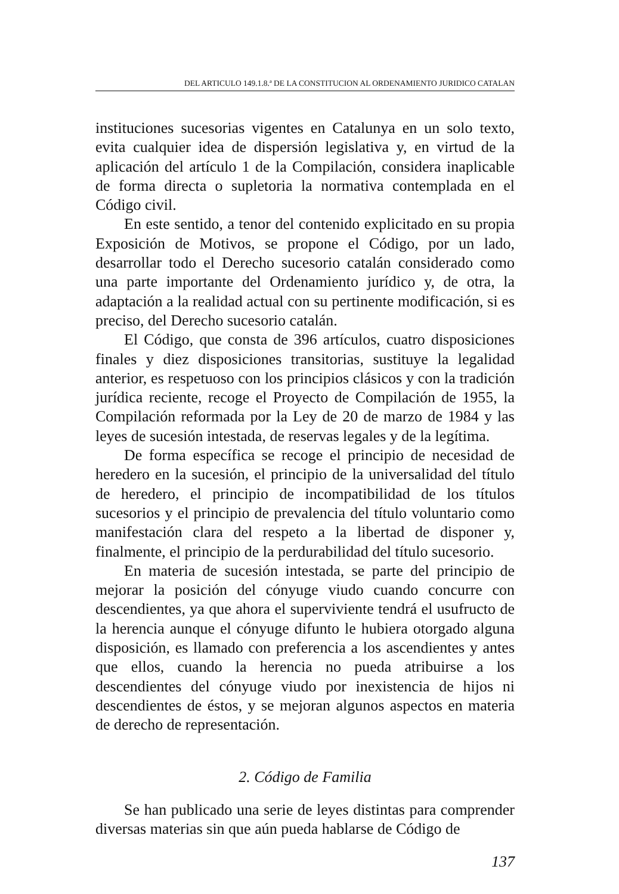DEL ARTICULO 149.1.8.ª DE LA CONSTITUCION AL ORDENAMIENTO JURIDICO CATALAN
instituciones sucesorias vigentes en Catalunya en un solo texto, evita cualquier idea de dispersión legislativa y, en virtud de la aplicación del artículo 1 de la Compilación, considera inaplicable de forma directa o supletoria la normativa contemplada en el Código civil.
En este sentido, a tenor del contenido explicitado en su propia Exposición de Motivos, se propone el Código, por un lado, desarrollar todo el Derecho sucesorio catalán considerado como una parte importante del Ordenamiento jurídico y, de otra, la adaptación a la realidad actual con su pertinente modificación, si es preciso, del Derecho sucesorio catalán.
El Código, que consta de 396 artículos, cuatro disposiciones finales y diez disposiciones transitorias, sustituye la legalidad anterior, es respetuoso con los principios clásicos y con la tradición jurídica reciente, recoge el Proyecto de Compilación de 1955, la Compilación reformada por la Ley de 20 de marzo de 1984 y las leyes de sucesión intestada, de reservas legales y de la legítima.
De forma específica se recoge el principio de necesidad de heredero en la sucesión, el principio de la universalidad del título de heredero, el principio de incompatibilidad de los títulos sucesorios y el principio de prevalencia del título voluntario como manifestación clara del respeto a la libertad de disponer y, finalmente, el principio de la perdurabilidad del título sucesorio.
En materia de sucesión intestada, se parte del principio de mejorar la posición del cónyuge viudo cuando concurre con descendientes, ya que ahora el superviviente tendrá el usufructo de la herencia aunque el cónyuge difunto le hubiera otorgado alguna disposición, es llamado con preferencia a los ascendientes y antes que ellos, cuando la herencia no pueda atribuirse a los descendientes del cónyuge viudo por inexistencia de hijos ni descendientes de éstos, y se mejoran algunos aspectos en materia de derecho de representación.
2. Código de Familia
Se han publicado una serie de leyes distintas para comprender diversas materias sin que aún pueda hablarse de Código de
137